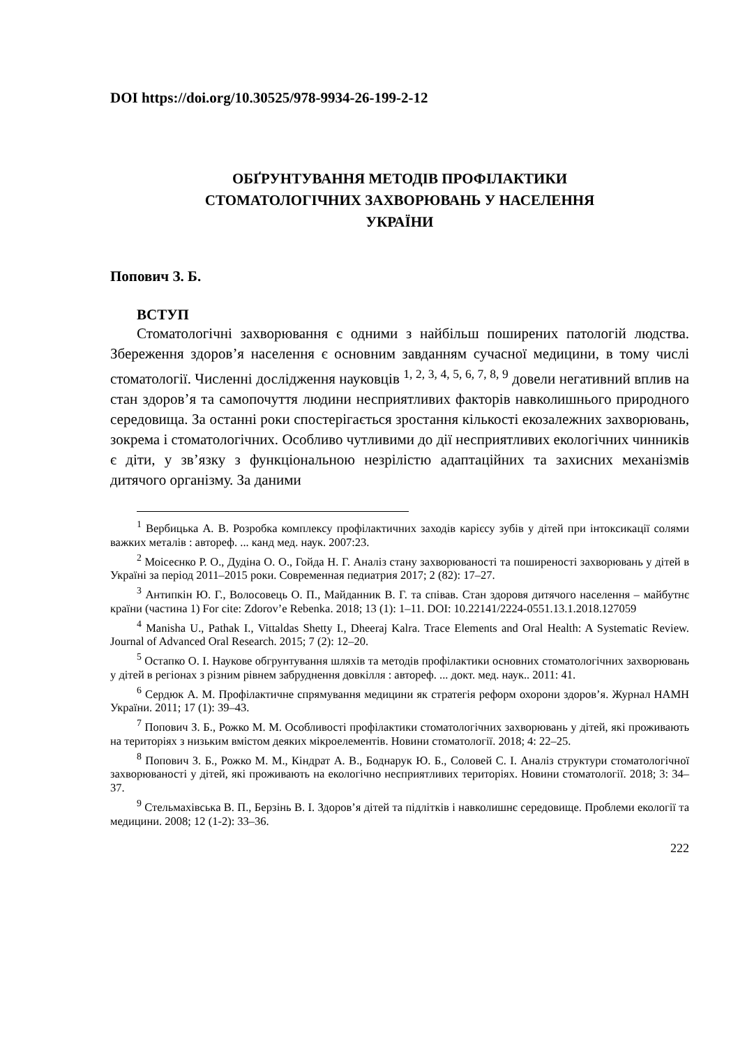DOI https://doi.org/10.30525/978-9934-26-199-2-12
ОБҐРУНТУВАННЯ МЕТОДІВ ПРОФІЛАКТИКИ
СТОМАТОЛОГІЧНИХ ЗАХВОРЮВАНЬ У НАСЕЛЕННЯ
УКРАЇНИ
Попович З. Б.
ВСТУП
Стоматологічні захворювання є одними з найбільш поширених патологій людства. Збереження здоров’я населення є основним завданням сучасної медицини, в тому числі стоматології. Численні дослідження науковців <sup>1, 2, 3, 4, 5, 6, 7, 8, 9</sup> довели негативний вплив на стан здоров’я та самопочуття людини несприятливих факторів навколишнього природного середовища. За останні роки спостерігається зростання кількості екозалежних захворювань, зокрема і стоматологічних. Особливо чутливими до дії несприятливих екологічних чинників є діти, у зв’язку з функціональною незрілістю адаптаційних та захисних механізмів дитячого організму. За даними
<sup>1</sup> Вербицька А. В. Розробка комплексу профілактичних заходів карієсу зубів у дітей при інтоксикації солями важких металів : автореф. ... канд мед. наук. 2007:23.
<sup>2</sup> Моісеєнко Р. О., Дудіна О. О., Гойда Н. Г. Аналіз стану захворюваності та поширеності захворювань у дітей в Україні за період 2011–2015 роки. Современная педиатрия 2017; 2 (82): 17–27.
<sup>3</sup> Антипкін Ю. Г., Волосовець О. П., Майданник В. Г. та співав. Стан здоровя дитячого населення – майбутнє країни (частина 1) For cite: Zdorov’e Rebenka. 2018; 13 (1): 1–11. DOI: 10.22141/2224-0551.13.1.2018.127059
<sup>4</sup> Manisha U., Pathak I., Vittaldas Shetty I., Dheeraj Kalra. Trace Elements and Oral Health: A Systematic Review. Journal of Advanced Oral Research. 2015; 7 (2): 12–20.
<sup>5</sup> Остапко О. І. Наукове обгрунтування шляхів та методів профілактики основних стоматологічних захворювань у дітей в регіонах з різним рівнем забруднення довкілля : автореф. ... докт. мед. наук.. 2011: 41.
<sup>6</sup> Сердюк А. М. Профілактичне спрямування медицини як стратегія реформ охорони здоров’я. Журнал НАМН України. 2011; 17 (1): 39–43.
<sup>7</sup> Попович З. Б., Рожко М. М. Особливості профілактики стоматологічних захворювань у дітей, які проживають на територіях з низьким вмістом деяких мікроелементів. Новини стоматології. 2018; 4: 22–25.
<sup>8</sup> Попович З. Б., Рожко М. М., Кіндрат А. В., Боднарук Ю. Б., Соловей С. І. Аналіз структури стоматологічної захворюваності у дітей, які проживають на екологічно несприятливих територіях. Новини стоматології. 2018; 3: 34–37.
<sup>9</sup> Стельмахівська В. П., Берзінь В. І. Здоров’я дітей та підлітків і навколишнє середовище. Проблеми екології та медицини. 2008; 12 (1-2): 33–36.
222